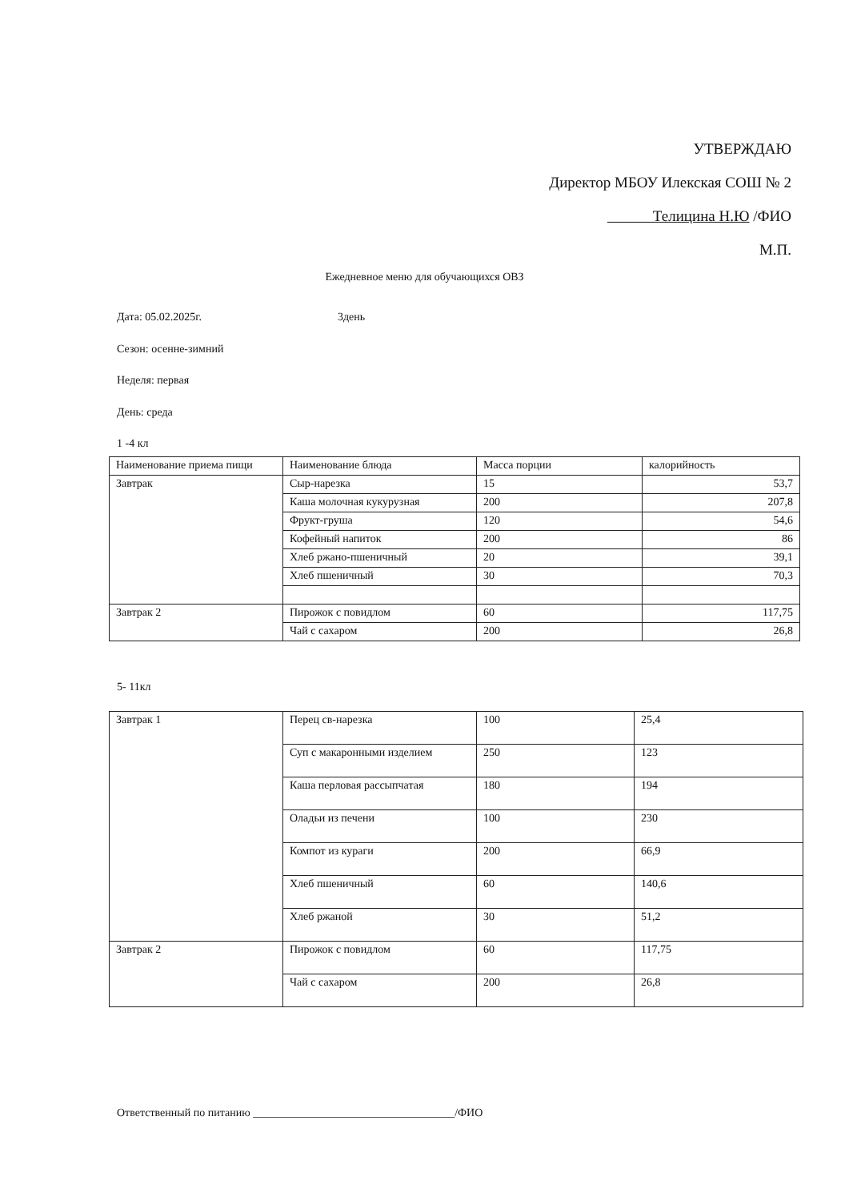УТВЕРЖДАЮ
Директор МБОУ Илекская СОШ № 2
Телицина Н.Ю /ФИО
М.П.
Ежедневное меню для обучающихся ОВЗ
Дата: 05.02.2025г. 3день
Сезон: осенне-зимний
Неделя: первая
День: среда
1 -4 кл
| Наименование приема пищи | Наименование блюда | Масса порции | калорийность |
| Завтрак | Сыр-нарезка | 15 | 53,7 |
| | Каша молочная кукурузная | 200 | 207,8 |
| | Фрукт-груша | 120 | 54,6 |
| | Кофейный напиток | 200 | 86 |
| | Хлеб ржано-пшеничный | 20 | 39,1 |
| | Хлеб пшеничный | 30 | 70,3 |
| Завтрак 2 | Пирожок с повидлом | 60 | 117,75 |
| | Чай с сахаром | 200 | 26,8 |
5- 11кл
| Завтрак 1 | Перец св-нарезка | 100 | 25,4 |
| | Суп с макаронными изделием | 250 | 123 |
| | Каша перловая рассыпчатая | 180 | 194 |
| | Оладьи из печени | 100 | 230 |
| | Компот из кураги | 200 | 66,9 |
| | Хлеб пшеничный | 60 | 140,6 |
| | Хлеб ржаной | 30 | 51,2 |
| Завтрак 2 | Пирожок с повидлом | 60 | 117,75 |
| | Чай с сахаром | 200 | 26,8 |
Ответственный по питанию ____________________________________/ФИО